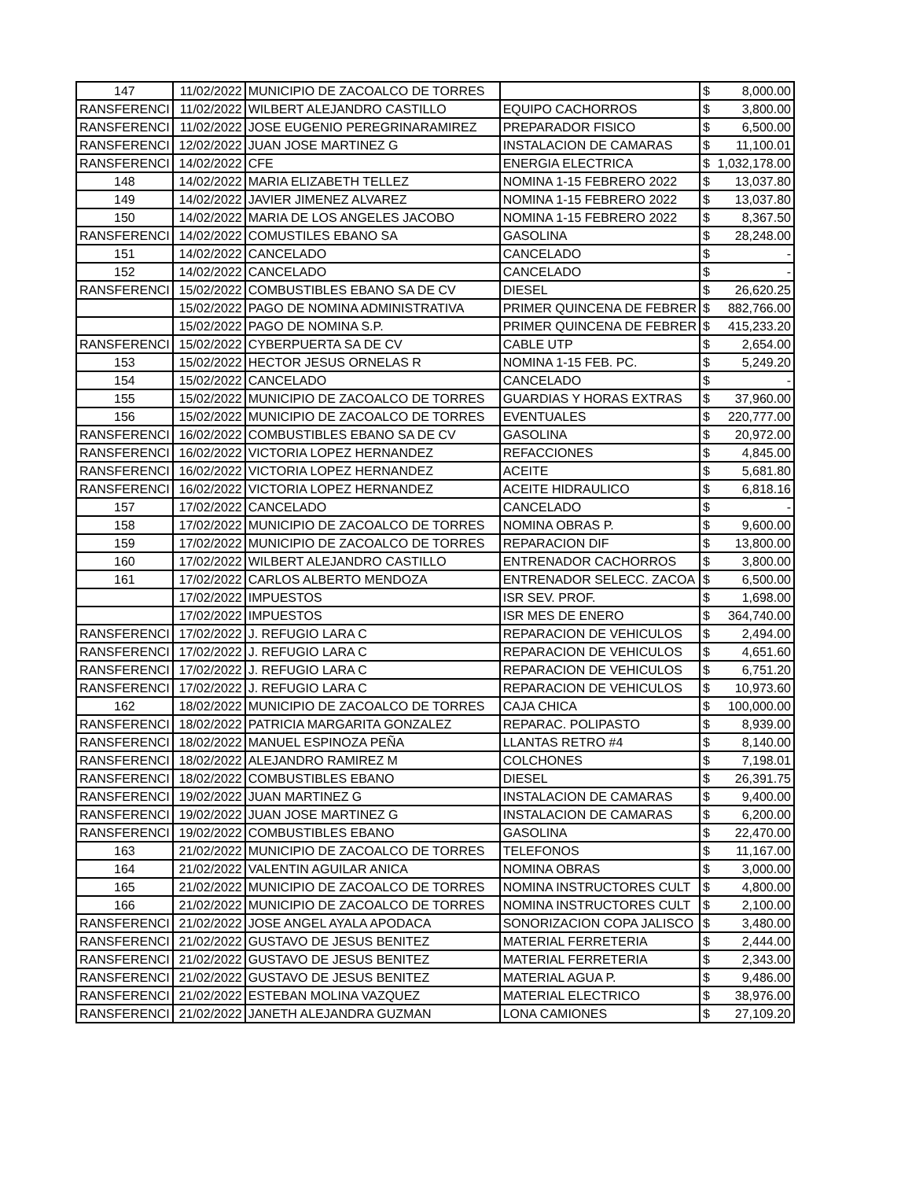| 147 | 11/02/2022 | MUNICIPIO DE ZACOALCO DE TORRES | | $ | 8,000.00 |
| RANSFERENCI | 11/02/2022 | WILBERT ALEJANDRO CASTILLO | EQUIPO CACHORROS | $ | 3,800.00 |
| RANSFERENCI | 11/02/2022 | JOSE EUGENIO PEREGRINARAMIREZ | PREPARADOR FISICO | $ | 6,500.00 |
| RANSFERENCI | 12/02/2022 | JUAN JOSE MARTINEZ G | INSTALACION DE CAMARAS | $ | 11,100.01 |
| RANSFERENCI | 14/02/2022 | CFE | ENERGIA ELECTRICA | $ | 1,032,178.00 |
| 148 | 14/02/2022 | MARIA ELIZABETH TELLEZ | NOMINA 1-15 FEBRERO 2022 | $ | 13,037.80 |
| 149 | 14/02/2022 | JAVIER JIMENEZ ALVAREZ | NOMINA 1-15 FEBRERO 2022 | $ | 13,037.80 |
| 150 | 14/02/2022 | MARIA DE LOS ANGELES JACOBO | NOMINA 1-15 FEBRERO 2022 | $ | 8,367.50 |
| RANSFERENCI | 14/02/2022 | COMUSTILES EBANO SA | GASOLINA | $ | 28,248.00 |
| 151 | 14/02/2022 | CANCELADO | CANCELADO | $ | - |
| 152 | 14/02/2022 | CANCELADO | CANCELADO | $ | - |
| RANSFERENCI | 15/02/2022 | COMBUSTIBLES EBANO SA DE CV | DIESEL | $ | 26,620.25 |
| | 15/02/2022 | PAGO DE NOMINA ADMINISTRATIVA | PRIMER QUINCENA DE FEBRER | $ | 882,766.00 |
| | 15/02/2022 | PAGO DE NOMINA S.P. | PRIMER QUINCENA DE FEBRER | $ | 415,233.20 |
| RANSFERENCI | 15/02/2022 | CYBERPUERTA SA DE CV | CABLE UTP | $ | 2,654.00 |
| 153 | 15/02/2022 | HECTOR JESUS ORNELAS R | NOMINA 1-15 FEB. PC. | $ | 5,249.20 |
| 154 | 15/02/2022 | CANCELADO | CANCELADO | $ | - |
| 155 | 15/02/2022 | MUNICIPIO DE ZACOALCO DE TORRES | GUARDIAS Y HORAS EXTRAS | $ | 37,960.00 |
| 156 | 15/02/2022 | MUNICIPIO DE ZACOALCO DE TORRES | EVENTUALES | $ | 220,777.00 |
| RANSFERENCI | 16/02/2022 | COMBUSTIBLES EBANO SA DE CV | GASOLINA | $ | 20,972.00 |
| RANSFERENCI | 16/02/2022 | VICTORIA LOPEZ HERNANDEZ | REFACCIONES | $ | 4,845.00 |
| RANSFERENCI | 16/02/2022 | VICTORIA LOPEZ HERNANDEZ | ACEITE | $ | 5,681.80 |
| RANSFERENCI | 16/02/2022 | VICTORIA LOPEZ HERNANDEZ | ACEITE HIDRAULICO | $ | 6,818.16 |
| 157 | 17/02/2022 | CANCELADO | CANCELADO | $ | - |
| 158 | 17/02/2022 | MUNICIPIO DE ZACOALCO DE TORRES | NOMINA OBRAS P. | $ | 9,600.00 |
| 159 | 17/02/2022 | MUNICIPIO DE ZACOALCO DE TORRES | REPARACION DIF | $ | 13,800.00 |
| 160 | 17/02/2022 | WILBERT ALEJANDRO CASTILLO | ENTRENADOR CACHORROS | $ | 3,800.00 |
| 161 | 17/02/2022 | CARLOS ALBERTO MENDOZA | ENTRENADOR SELECC. ZACOA | $ | 6,500.00 |
| | 17/02/2022 | IMPUESTOS | ISR SEV. PROF. | $ | 1,698.00 |
| | 17/02/2022 | IMPUESTOS | ISR MES DE ENERO | $ | 364,740.00 |
| RANSFERENCI | 17/02/2022 | J. REFUGIO LARA C | REPARACION DE VEHICULOS | $ | 2,494.00 |
| RANSFERENCI | 17/02/2022 | J. REFUGIO LARA C | REPARACION DE VEHICULOS | $ | 4,651.60 |
| RANSFERENCI | 17/02/2022 | J. REFUGIO LARA C | REPARACION DE VEHICULOS | $ | 6,751.20 |
| RANSFERENCI | 17/02/2022 | J. REFUGIO LARA C | REPARACION DE VEHICULOS | $ | 10,973.60 |
| 162 | 18/02/2022 | MUNICIPIO DE ZACOALCO DE TORRES | CAJA CHICA | $ | 100,000.00 |
| RANSFERENCI | 18/02/2022 | PATRICIA MARGARITA GONZALEZ | REPARAC. POLIPASTO | $ | 8,939.00 |
| RANSFERENCI | 18/02/2022 | MANUEL ESPINOZA PEÑA | LLANTAS RETRO #4 | $ | 8,140.00 |
| RANSFERENCI | 18/02/2022 | ALEJANDRO RAMIREZ M | COLCHONES | $ | 7,198.01 |
| RANSFERENCI | 18/02/2022 | COMBUSTIBLES EBANO | DIESEL | $ | 26,391.75 |
| RANSFERENCI | 19/02/2022 | JUAN MARTINEZ G | INSTALACION DE CAMARAS | $ | 9,400.00 |
| RANSFERENCI | 19/02/2022 | JUAN JOSE MARTINEZ G | INSTALACION DE CAMARAS | $ | 6,200.00 |
| RANSFERENCI | 19/02/2022 | COMBUSTIBLES EBANO | GASOLINA | $ | 22,470.00 |
| 163 | 21/02/2022 | MUNICIPIO DE ZACOALCO DE TORRES | TELEFONOS | $ | 11,167.00 |
| 164 | 21/02/2022 | VALENTIN AGUILAR ANICA | NOMINA OBRAS | $ | 3,000.00 |
| 165 | 21/02/2022 | MUNICIPIO DE ZACOALCO DE TORRES | NOMINA INSTRUCTORES CULT | $ | 4,800.00 |
| 166 | 21/02/2022 | MUNICIPIO DE ZACOALCO DE TORRES | NOMINA INSTRUCTORES CULT | $ | 2,100.00 |
| RANSFERENCI | 21/02/2022 | JOSE ANGEL AYALA APODACA | SONORIZACION COPA JALISCO | $ | 3,480.00 |
| RANSFERENCI | 21/02/2022 | GUSTAVO DE JESUS BENITEZ | MATERIAL FERRETERIA | $ | 2,444.00 |
| RANSFERENCI | 21/02/2022 | GUSTAVO DE JESUS BENITEZ | MATERIAL FERRETERIA | $ | 2,343.00 |
| RANSFERENCI | 21/02/2022 | GUSTAVO DE JESUS BENITEZ | MATERIAL AGUA P. | $ | 9,486.00 |
| RANSFERENCI | 21/02/2022 | ESTEBAN MOLINA VAZQUEZ | MATERIAL ELECTRICO | $ | 38,976.00 |
| RANSFERENCI | 21/02/2022 | JANETH ALEJANDRA GUZMAN | LONA CAMIONES | $ | 27,109.20 |